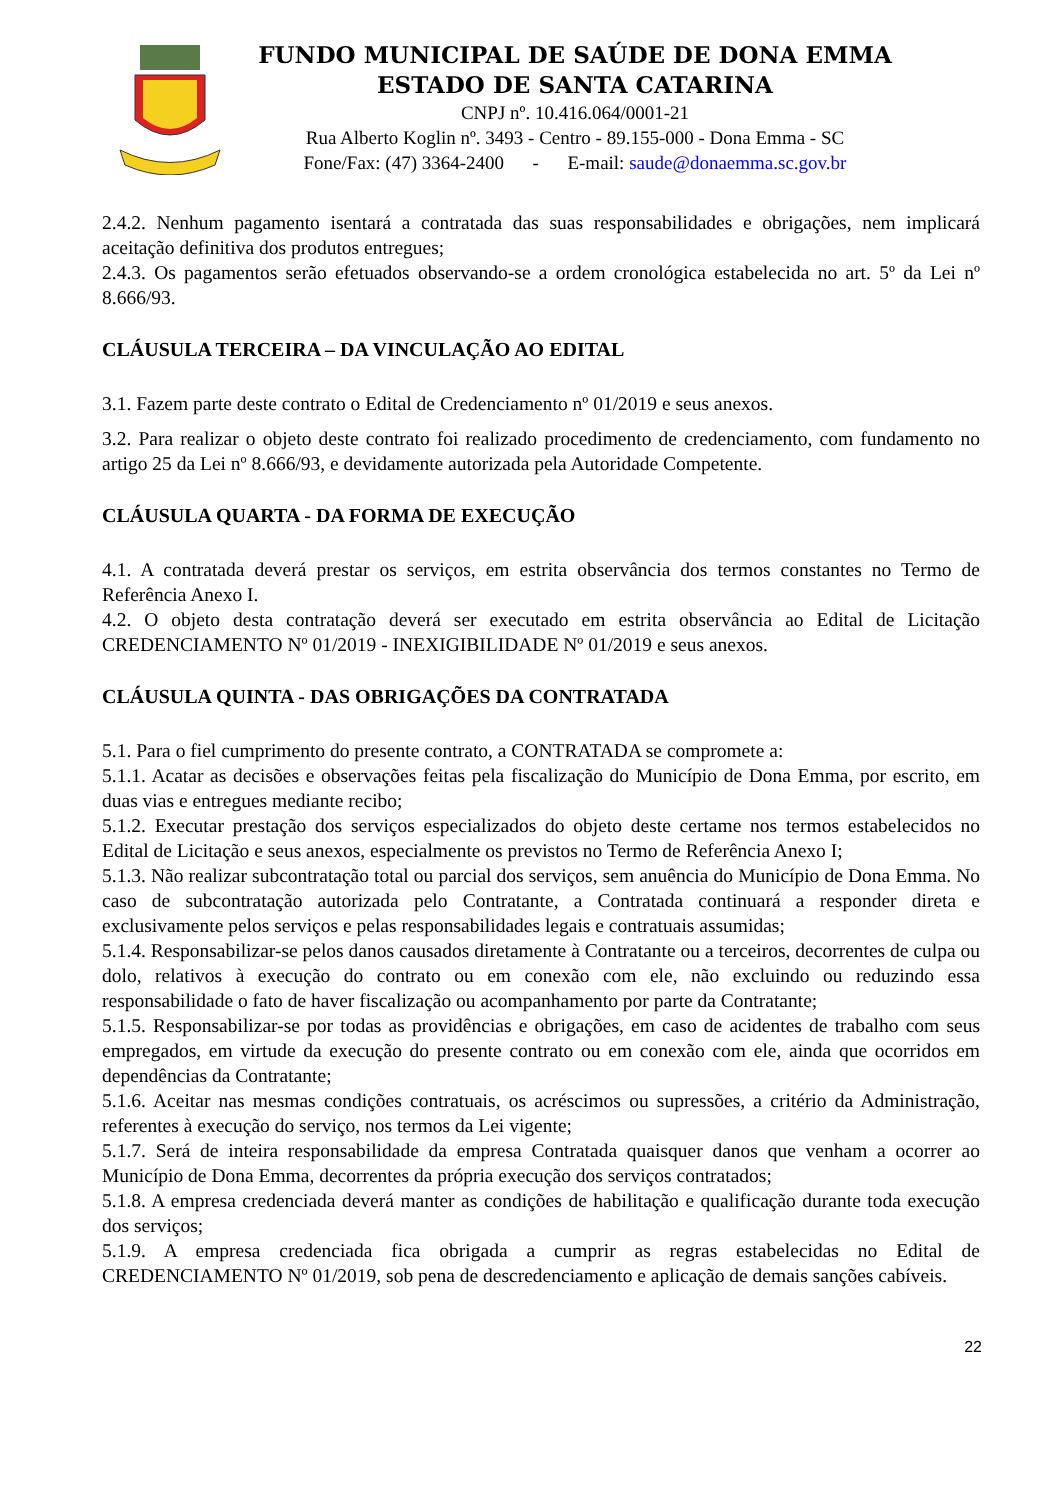FUNDO MUNICIPAL DE SAÚDE DE DONA EMMA
ESTADO DE SANTA CATARINA
CNPJ nº. 10.416.064/0001-21
Rua Alberto Koglin nº. 3493 - Centro - 89.155-000 - Dona Emma - SC
Fone/Fax: (47) 3364-2400 - E-mail: saude@donaemma.sc.gov.br
2.4.2. Nenhum pagamento isentará a contratada das suas responsabilidades e obrigações, nem implicará aceitação definitiva dos produtos entregues;
2.4.3. Os pagamentos serão efetuados observando-se a ordem cronológica estabelecida no art. 5º da Lei nº 8.666/93.
CLÁUSULA TERCEIRA – DA VINCULAÇÃO AO EDITAL
3.1. Fazem parte deste contrato o Edital de Credenciamento nº 01/2019 e seus anexos.
3.2. Para realizar o objeto deste contrato foi realizado procedimento de credenciamento, com fundamento no artigo 25 da Lei nº 8.666/93, e devidamente autorizada pela Autoridade Competente.
CLÁUSULA QUARTA - DA FORMA DE EXECUÇÃO
4.1. A contratada deverá prestar os serviços, em estrita observância dos termos constantes no Termo de Referência Anexo I.
4.2. O objeto desta contratação deverá ser executado em estrita observância ao Edital de Licitação CREDENCIAMENTO Nº 01/2019 - INEXIGIBILIDADE Nº 01/2019 e seus anexos.
CLÁUSULA QUINTA - DAS OBRIGAÇÕES DA CONTRATADA
5.1. Para o fiel cumprimento do presente contrato, a CONTRATADA se compromete a:
5.1.1. Acatar as decisões e observações feitas pela fiscalização do Município de Dona Emma, por escrito, em duas vias e entregues mediante recibo;
5.1.2. Executar prestação dos serviços especializados do objeto deste certame nos termos estabelecidos no Edital de Licitação e seus anexos, especialmente os previstos no Termo de Referência Anexo I;
5.1.3. Não realizar subcontratação total ou parcial dos serviços, sem anuência do Município de Dona Emma. No caso de subcontratação autorizada pelo Contratante, a Contratada continuará a responder direta e exclusivamente pelos serviços e pelas responsabilidades legais e contratuais assumidas;
5.1.4. Responsabilizar-se pelos danos causados diretamente à Contratante ou a terceiros, decorrentes de culpa ou dolo, relativos à execução do contrato ou em conexão com ele, não excluindo ou reduzindo essa responsabilidade o fato de haver fiscalização ou acompanhamento por parte da Contratante;
5.1.5. Responsabilizar-se por todas as providências e obrigações, em caso de acidentes de trabalho com seus empregados, em virtude da execução do presente contrato ou em conexão com ele, ainda que ocorridos em dependências da Contratante;
5.1.6. Aceitar nas mesmas condições contratuais, os acréscimos ou supressões, a critério da Administração, referentes à execução do serviço, nos termos da Lei vigente;
5.1.7. Será de inteira responsabilidade da empresa Contratada quaisquer danos que venham a ocorrer ao Município de Dona Emma, decorrentes da própria execução dos serviços contratados;
5.1.8. A empresa credenciada deverá manter as condições de habilitação e qualificação durante toda execução dos serviços;
5.1.9. A empresa credenciada fica obrigada a cumprir as regras estabelecidas no Edital de CREDENCIAMENTO Nº 01/2019, sob pena de descredenciamento e aplicação de demais sanções cabíveis.
22